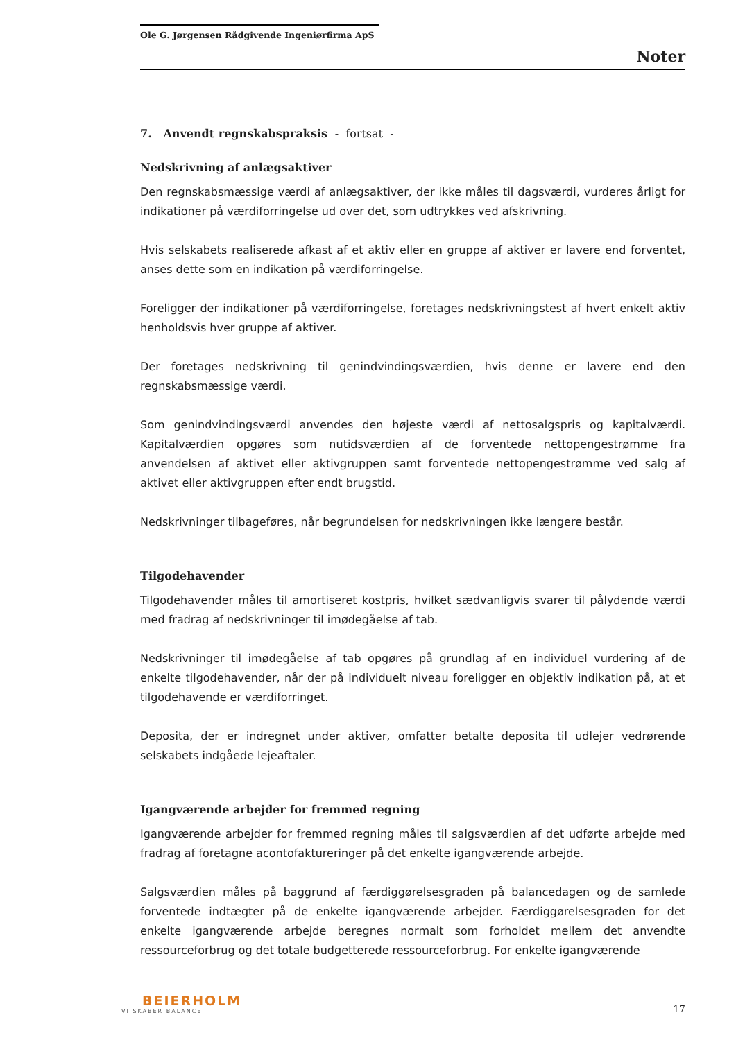Ole G. Jørgensen Rådgivende Ingeniørfirma ApS
Noter
7. Anvendt regnskabspraksis - fortsat -
Nedskrivning af anlægsaktiver
Den regnskabsmæssige værdi af anlægsaktiver, der ikke måles til dagsværdi, vurderes årligt for indikationer på værdiforringelse ud over det, som udtrykkes ved afskrivning.
Hvis selskabets realiserede afkast af et aktiv eller en gruppe af aktiver er lavere end forventet, anses dette som en indikation på værdiforringelse.
Foreligger der indikationer på værdiforringelse, foretages nedskrivningstest af hvert enkelt aktiv henholdsvis hver gruppe af aktiver.
Der foretages nedskrivning til genindvindingsværdien, hvis denne er lavere end den regnskabsmæssige værdi.
Som genindvindingsværdi anvendes den højeste værdi af nettosalgspris og kapitalværdi. Kapitalværdien opgøres som nutidsværdien af de forventede nettopengestrømme fra anvendelsen af aktivet eller aktivgruppen samt forventede nettopengestrømme ved salg af aktivet eller aktivgruppen efter endt brugstid.
Nedskrivninger tilbageføres, når begrundelsen for nedskrivningen ikke længere består.
Tilgodehavender
Tilgodehavender måles til amortiseret kostpris, hvilket sædvanligvis svarer til pålydende værdi med fradrag af nedskrivninger til imødegåelse af tab.
Nedskrivninger til imødegåelse af tab opgøres på grundlag af en individuel vurdering af de enkelte tilgodehavender, når der på individuelt niveau foreligger en objektiv indikation på, at et tilgodehavende er værdiforringet.
Deposita, der er indregnet under aktiver, omfatter betalte deposita til udlejer vedrørende selskabets indgåede lejeaftaler.
Igangværende arbejder for fremmed regning
Igangværende arbejder for fremmed regning måles til salgsværdien af det udførte arbejde med fradrag af foretagne acontofaktureringer på det enkelte igangværende arbejde.
Salgsværdien måles på baggrund af færdiggørelsesgraden på balancedagen og de samlede forventede indtægter på de enkelte igangværende arbejder. Færdiggørelsesgraden for det enkelte igangværende arbejde beregnes normalt som forholdet mellem det anvendte ressourceforbrug og det totale budgetterede ressourceforbrug. For enkelte igangværende
BEIERHOLM
VI SKABER BALANCE
17